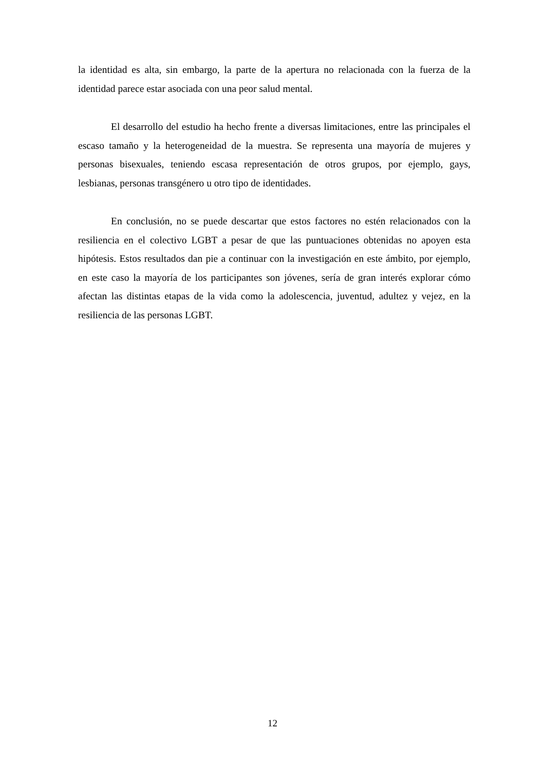la identidad es alta, sin embargo, la parte de la apertura no relacionada con la fuerza de la identidad parece estar asociada con una peor salud mental.
El desarrollo del estudio ha hecho frente a diversas limitaciones, entre las principales el escaso tamaño y la heterogeneidad de la muestra. Se representa una mayoría de mujeres y personas bisexuales, teniendo escasa representación de otros grupos, por ejemplo, gays, lesbianas, personas transgénero u otro tipo de identidades.
En conclusión, no se puede descartar que estos factores no estén relacionados con la resiliencia en el colectivo LGBT a pesar de que las puntuaciones obtenidas no apoyen esta hipótesis. Estos resultados dan pie a continuar con la investigación en este ámbito, por ejemplo, en este caso la mayoría de los participantes son jóvenes, sería de gran interés explorar cómo afectan las distintas etapas de la vida como la adolescencia, juventud, adultez y vejez, en la resiliencia de las personas LGBT.
12